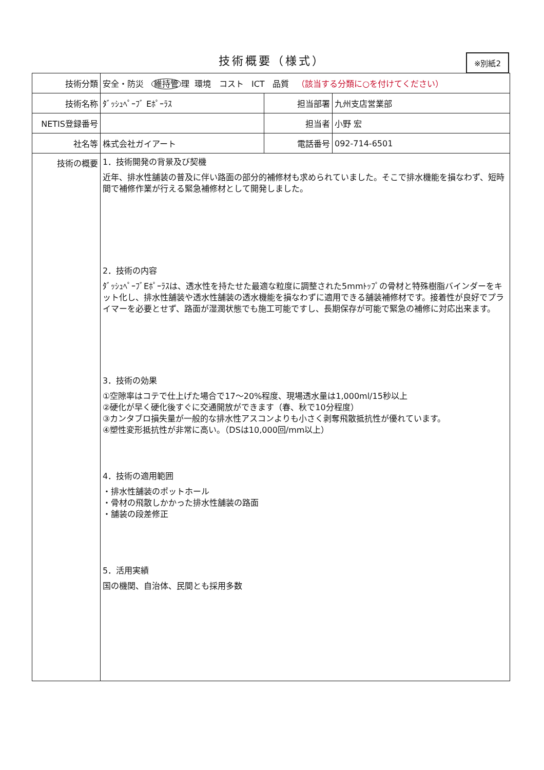技術概要（様式）
※別紙2
| 技術分類 | 安全・防災 維持管 理 環境 コスト ICT 品質 （該当する分類に○を付けてください） | | |
| 技術名称 | ﾀﾞｯｼｭﾍﾟｰﾌﾞ Eﾎﾟｰﾗｽ | 担当部署 | 九州支店営業部 |
| NETIS登録番号 | | 担当者 | 小野 宏 |
| 社名等 | 株式会社ガイアート | 電話番号 | 092-714-6501 |
| 技術の概要 | 1．技術開発の背景及び契機 近年、排水性舗装の普及に伴い路面の部分的補修材も求められていました。そこで排水機能を損なわず、短時間で補修作業が行える緊急補修材として開発しました。 2．技術の内容 ﾀﾞｯｼｭﾍﾟｰﾌﾞEﾎﾟｰﾗｽは、透水性を持たせた最適な粒度に調整された5mmﾄｯﾌﾟの骨材と特殊樹脂バインダーをキット化し、排水性舗装や透水性舗装の透水機能を損なわずに適用できる舗装補修材です。接着性が良好でプライマーを必要とせず、路面が湿潤状態でも施工可能ですし、長期保存が可能で緊急の補修に対応出来ます。 3．技術の効果 ①空隙率はコテで仕上げた場合で17～20%程度、現場透水量は1,000ml/15秒以上 ②硬化が早く硬化後すぐに交通開放ができます（春、秋で10分程度） ③カンタブロ損失量が一般的な排水性アスコンよりも小さく剥奪飛散抵抗性が優れています。 ④塑性変形抵抗性が非常に高い。（DSは10,000回/mm以上） 4．技術の適用範囲 ・排水性舗装のポットホール ・骨材の飛散しかかった排水性舗装の路面 ・舗装の段差修正 5．活用実績 国の機関、自治体、民間とも採用多数 | | |